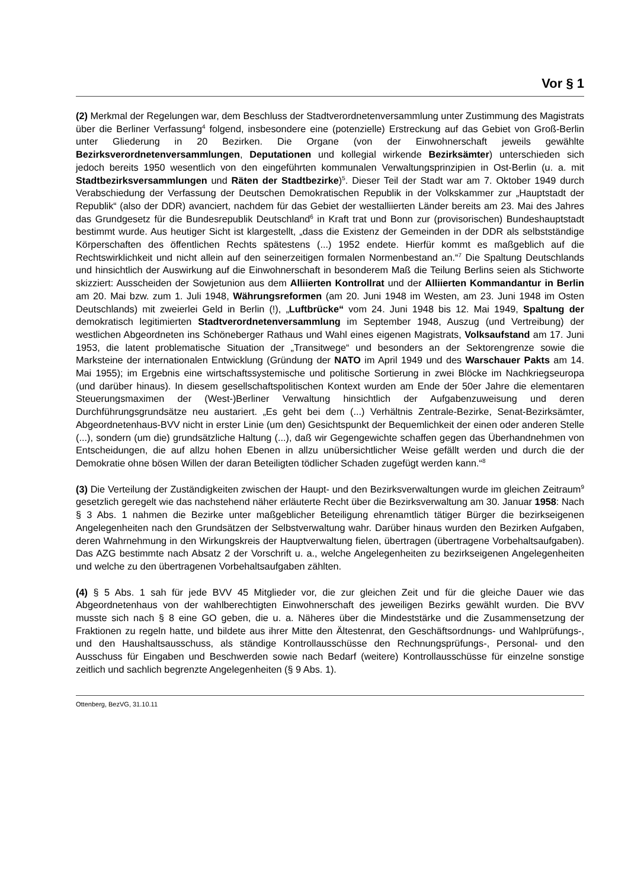Vor § 1
(2) Merkmal der Regelungen war, dem Beschluss der Stadtverordnetenversammlung unter Zustimmung des Magistrats über die Berliner Verfassung<sup>4</sup> folgend, insbesondere eine (potenzielle) Erstreckung auf das Gebiet von Groß-Berlin unter Gliederung in 20 Bezirken. Die Organe (von der Einwohnerschaft jeweils gewählte Bezirksverordnetenversammlungen, Deputationen und kollegial wirkende Bezirksämter) unterschieden sich jedoch bereits 1950 wesentlich von den eingeführten kommunalen Verwaltungsprinzipien in Ost-Berlin (u. a. mit Stadtbezirksversammlungen und Räten der Stadtbezirke)<sup>5</sup>. Dieser Teil der Stadt war am 7. Oktober 1949 durch Verabschiedung der Verfassung der Deutschen Demokratischen Republik in der Volkskammer zur „Hauptstadt der Republik“ (also der DDR) avanciert, nachdem für das Gebiet der westalliierten Länder bereits am 23. Mai des Jahres das Grundgesetz für die Bundesrepublik Deutschland<sup>6</sup> in Kraft trat und Bonn zur (provisorischen) Bundeshauptstadt bestimmt wurde. Aus heutiger Sicht ist klargestellt, „dass die Existenz der Gemeinden in der DDR als selbstständige Körperschaften des öffentlichen Rechts spätestens (...) 1952 endete. Hierfür kommt es maßgeblich auf die Rechtswirklichkeit und nicht allein auf den seinerzeitigen formalen Normenbestand an.“<sup>7</sup> Die Spaltung Deutschlands und hinsichtlich der Auswirkung auf die Einwohnerschaft in besonderem Maß die Teilung Berlins seien als Stichworte skizziert: Ausscheiden der Sowjetunion aus dem Alliierten Kontrollrat und der Alliierten Kommandantur in Berlin am 20. Mai bzw. zum 1. Juli 1948, Währungsreformen (am 20. Juni 1948 im Westen, am 23. Juni 1948 im Osten Deutschlands) mit zweierlei Geld in Berlin (!), „Luftbrücke“ vom 24. Juni 1948 bis 12. Mai 1949, Spaltung der demokratisch legitimierten Stadtverordnetenversammlung im September 1948, Auszug (und Vertreibung) der westlichen Abgeordneten ins Schöneberger Rathaus und Wahl eines eigenen Magistrats, Volksaufstand am 17. Juni 1953, die latent problematische Situation der „Transitwege“ und besonders an der Sektorengrenze sowie die Marksteine der internationalen Entwicklung (Gründung der NATO im April 1949 und des Warschauer Pakts am 14. Mai 1955); im Ergebnis eine wirtschaftssystemische und politische Sortierung in zwei Blöcke im Nachkriegseuropa (und darüber hinaus). In diesem gesellschaftspolitischen Kontext wurden am Ende der 50er Jahre die elementaren Steuerungsmaximen der (West-)Berliner Verwaltung hinsichtlich der Aufgabenzuweisung und deren Durchführungsgrundsätze neu austariert. „Es geht bei dem (...) Verhältnis Zentrale-Bezirke, Senat-Bezirksämter, Abgeordnetenhaus-BVV nicht in erster Linie (um den) Gesichtspunkt der Bequemlichkeit der einen oder anderen Stelle (...), sondern (um die) grundsätzliche Haltung (...), daß wir Gegengewichte schaffen gegen das Überhandnehmen von Entscheidungen, die auf allzu hohen Ebenen in allzu unübersichtlicher Weise gefällt werden und durch die der Demokratie ohne bösen Willen der daran Beteiligten tödlicher Schaden zugefügt werden kann.“<sup>8</sup>
(3) Die Verteilung der Zuständigkeiten zwischen der Haupt- und den Bezirksverwaltungen wurde im gleichen Zeitraum<sup>9</sup> gesetzlich geregelt wie das nachstehend näher erläuterte Recht über die Bezirksverwaltung am 30. Januar 1958: Nach § 3 Abs. 1 nahmen die Bezirke unter maßgeblicher Beteiligung ehrenamtlich tätiger Bürger die bezirkseigenen Angelegenheiten nach den Grundsätzen der Selbstverwaltung wahr. Darüber hinaus wurden den Bezirken Aufgaben, deren Wahrnehmung in den Wirkungskreis der Hauptverwaltung fielen, übertragen (übertragene Vorbehaltsaufgaben). Das AZG bestimmte nach Absatz 2 der Vorschrift u. a., welche Angelegenheiten zu bezirkseigenen Angelegenheiten und welche zu den übertragenen Vorbehaltsaufgaben zählten.
(4) § 5 Abs. 1 sah für jede BVV 45 Mitglieder vor, die zur gleichen Zeit und für die gleiche Dauer wie das Abgeordnetenhaus von der wahlberechtigten Einwohnerschaft des jeweiligen Bezirks gewählt wurden. Die BVV musste sich nach § 8 eine GO geben, die u. a. Näheres über die Mindeststärke und die Zusammensetzung der Fraktionen zu regeln hatte, und bildete aus ihrer Mitte den Ältestenrat, den Geschäftsordnungs- und Wahlprüfungs-, und den Haushaltsausschuss, als ständige Kontrollausschüsse den Rechnungsprüfungs-, Personal- und den Ausschuss für Eingaben und Beschwerden sowie nach Bedarf (weitere) Kontrollausschüsse für einzelne sonstige zeitlich und sachlich begrenzte Angelegenheiten (§ 9 Abs. 1).
Ottenberg, BezVG, 31.10.11